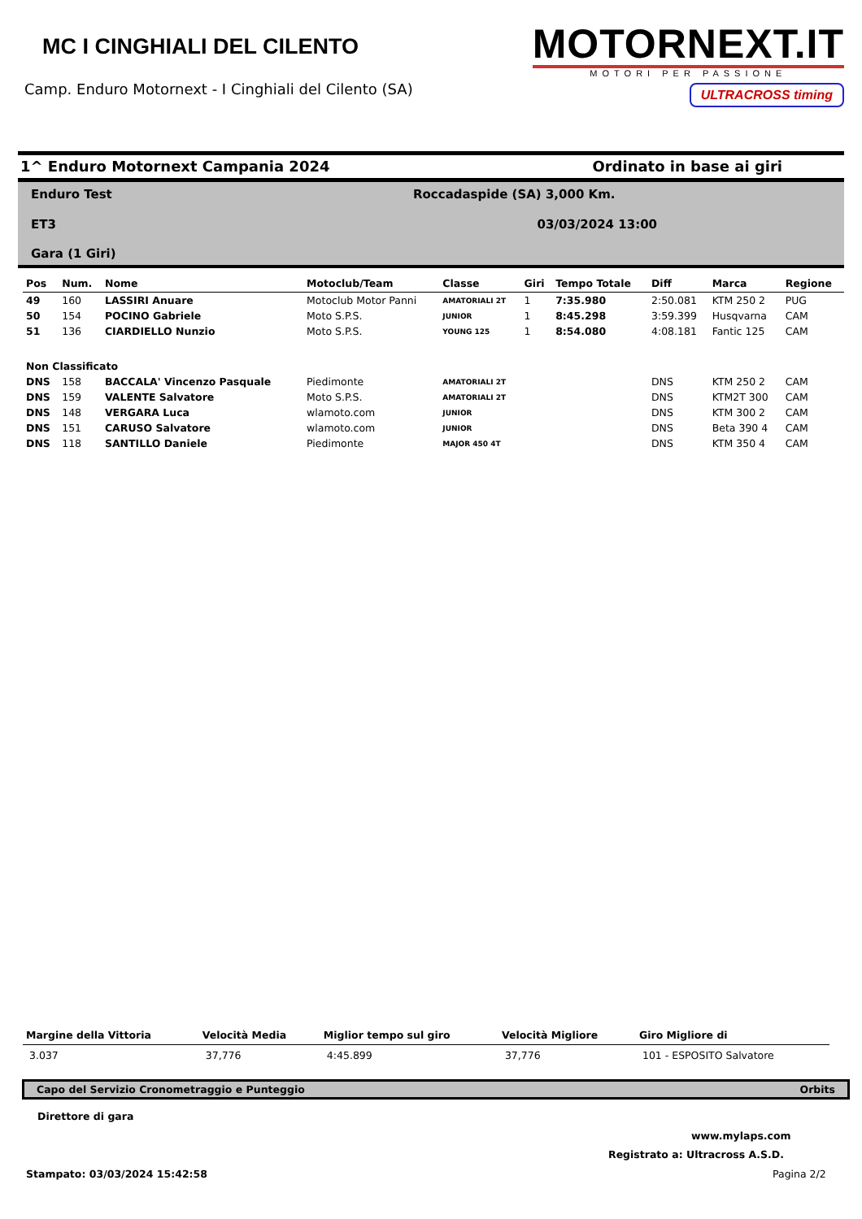MC I CINGHIALI DEL CILENTO
Camp. Enduro Motornext - I Cinghiali del Cilento (SA)
MOTORNEXT.IT
MOTORI PER PASSIONE
ULTRACROSS timing
1^ Enduro Motornext Campania 2024 Ordinato in base ai giri
Enduro Test
Roccadaspide (SA) 3,000 Km.
ET3
03/03/2024 13:00
Gara (1 Giri)
| Pos | Num. | Nome | Motoclub/Team | Classe | Giri | Tempo Totale | Diff | Marca | Regione |
| --- | --- | --- | --- | --- | --- | --- | --- | --- | --- |
| 49 | 160 | LASSIRI Anuare | Motoclub Motor Panni | AMATORIALI 2T | 1 | 7:35.980 | 2:50.081 | KTM 250 2 | PUG |
| 50 | 154 | POCINO Gabriele | Moto S.P.S. | JUNIOR | 1 | 8:45.298 | 3:59.399 | Husqvarna | CAM |
| 51 | 136 | CIARDIELLO Nunzio | Moto S.P.S. | YOUNG 125 | 1 | 8:54.080 | 4:08.181 | Fantic 125 | CAM |
| Non Classificato | | | | | | | | | |
| DNS | 158 | BACCALA' Vincenzo Pasquale | Piedimonte | AMATORIALI 2T | | | DNS | KTM 250 2 | CAM |
| DNS | 159 | VALENTE Salvatore | Moto S.P.S. | AMATORIALI 2T | | | DNS | KTM2T 300 | CAM |
| DNS | 148 | VERGARA Luca | wlamoto.com | JUNIOR | | | DNS | KTM 300 2 | CAM |
| DNS | 151 | CARUSO Salvatore | wlamoto.com | JUNIOR | | | DNS | Beta 390 4 | CAM |
| DNS | 118 | SANTILLO Daniele | Piedimonte | MAJOR 450 4T | | | DNS | KTM 350 4 | CAM |
| Margine della Vittoria | Velocità Media | Miglior tempo sul giro | Velocità Migliore | Giro Migliore di |
| --- | --- | --- | --- | --- |
| 3.037 | 37,776 | 4:45.899 | 37,776 | 101 - ESPOSITO Salvatore |
Capo del Servizio Cronometraggio e Punteggio Orbits
Direttore di gara
www.mylaps.com
Registrato a: Ultracross A.S.D.
Stampato: 03/03/2024 15:42:58 Pagina 2/2